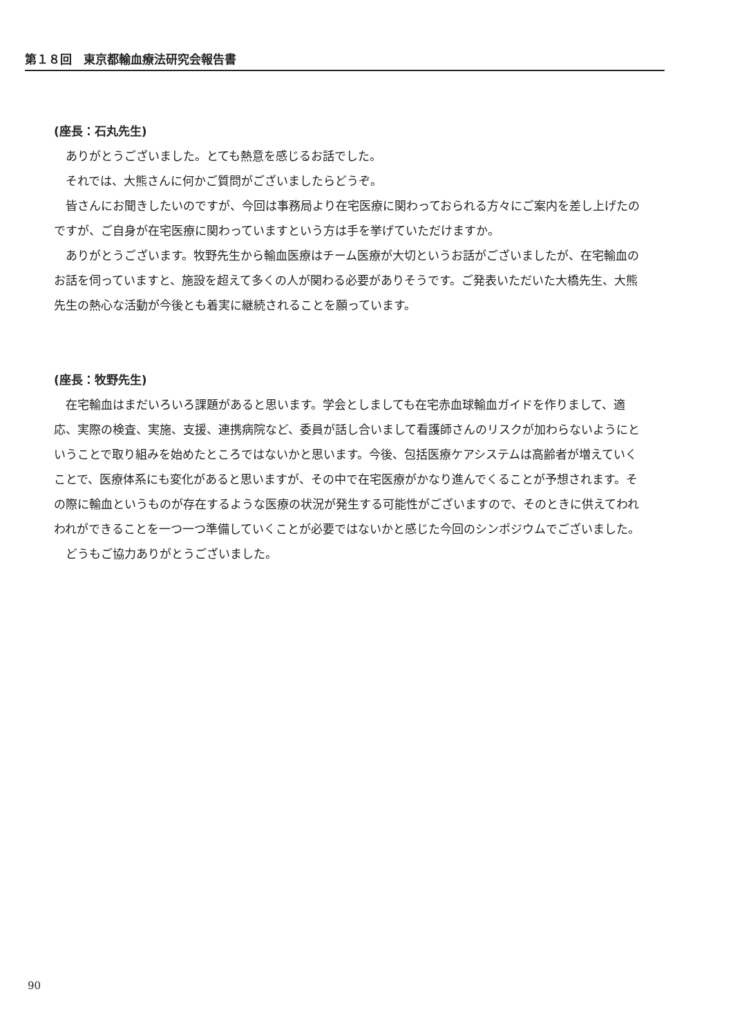第１８回　東京都輸血療法研究会報告書
(座長：石丸先生)
ありがとうございました。とても熱意を感じるお話でした。
それでは、大熊さんに何かご質問がございましたらどうぞ。
皆さんにお聞きしたいのですが、今回は事務局より在宅医療に関わっておられる方々にご案内を差し上げたのですが、ご自身が在宅医療に関わっていますという方は手を挙げていただけますか。
ありがとうございます。牧野先生から輸血医療はチーム医療が大切というお話がございましたが、在宅輸血のお話を伺っていますと、施設を超えて多くの人が関わる必要がありそうです。ご発表いただいた大橋先生、大熊先生の熱心な活動が今後とも着実に継続されることを願っています。
(座長：牧野先生)
在宅輸血はまだいろいろ課題があると思います。学会としましても在宅赤血球輸血ガイドを作りまして、適応、実際の検査、実施、支援、連携病院など、委員が話し合いまして看護師さんのリスクが加わらないようにということで取り組みを始めたところではないかと思います。今後、包括医療ケアシステムは高齢者が増えていくことで、医療体系にも変化があると思いますが、その中で在宅医療がかなり進んでくることが予想されます。その際に輸血というものが存在するような医療の状況が発生する可能性がございますので、そのときに供えてわれわれができることを一つ一つ準備していくことが必要ではないかと感じた今回のシンポジウムでございました。
どうもご協力ありがとうございました。
90